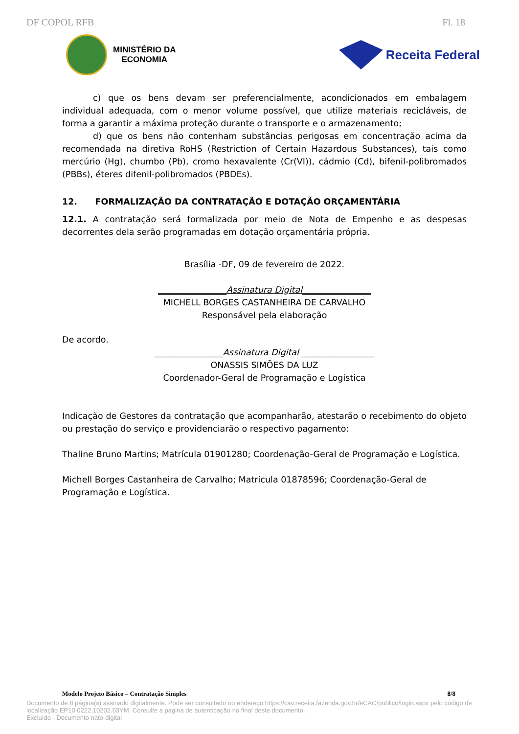DF COPOL RFB Fl. 18
MINISTÉRIO DA
ECONOMIA
Receita Federal
c) que os bens devam ser preferencialmente, acondicionados em embalagem individual adequada, com o menor volume possível, que utilize materiais recicláveis, de forma a garantir a máxima proteção durante o transporte e o armazenamento;
d) que os bens não contenham substâncias perigosas em concentração acima da recomendada na diretiva RoHS (Restriction of Certain Hazardous Substances), tais como mercúrio (Hg), chumbo (Pb), cromo hexavalente (Cr(VI)), cádmio (Cd), bifenil-polibromados (PBBs), éteres difenil-polibromados (PBDEs).
12. FORMALIZAÇÃO DA CONTRATAÇÃO E DOTAÇÃO ORÇAMENTÁRIA
12.1. A contratação será formalizada por meio de Nota de Empenho e as despesas decorrentes dela serão programadas em dotação orçamentária própria.
Brasília -DF, 09 de fevereiro de 2022.
________________Assinatura Digital________________
MICHELL BORGES CASTANHEIRA DE CARVALHO
Responsável pela elaboração
De acordo.
________________Assinatura Digital _________________
ONASSIS SIMÕES DA LUZ
Coordenador-Geral de Programação e Logística
Indicação de Gestores da contratação que acompanharão, atestarão o recebimento do objeto ou prestação do serviço e providenciarão o respectivo pagamento:
Thaline Bruno Martins; Matrícula 01901280; Coordenação-Geral de Programação e Logística.
Michell Borges Castanheira de Carvalho; Matrícula 01878596; Coordenação-Geral de Programação e Logística.
Modelo Projeto Básico – Contratação Simples 8/8
Documento de 8 página(s) assinado digitalmente. Pode ser consultado no endereço https://cav.receita.fazenda.gov.br/eCAC/publico/login.aspx pelo código de localização EP10.0222.10202.03YM. Consulte a página de autenticação no final deste documento.
Excluído - Documento nato-digital